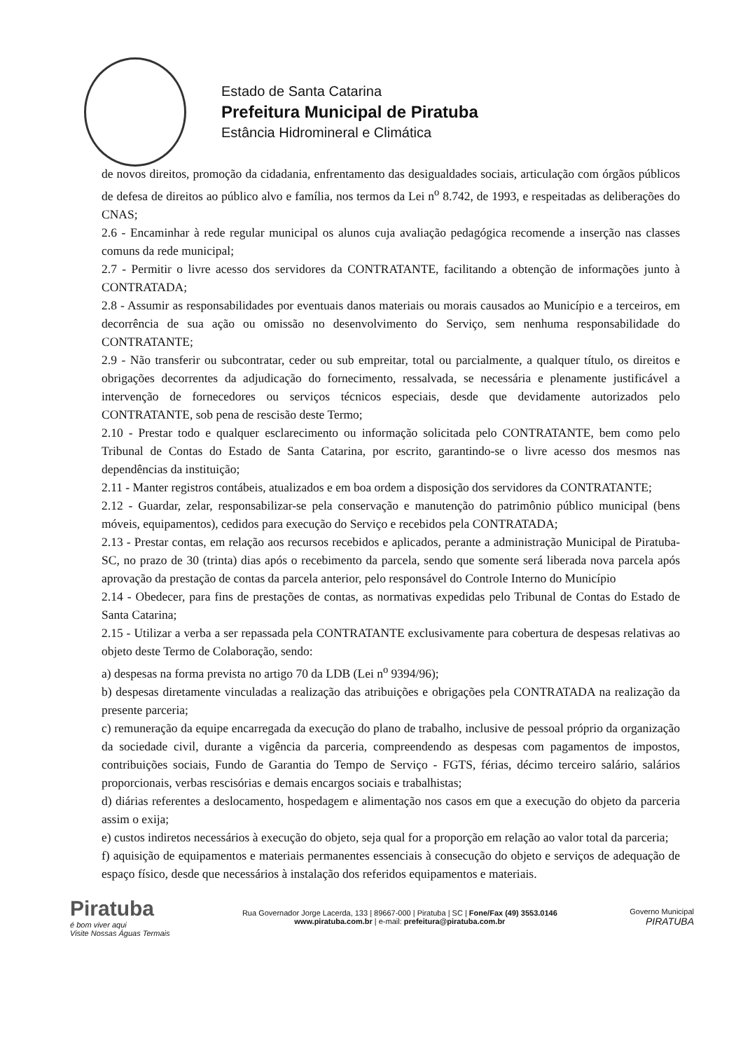Estado de Santa Catarina
Prefeitura Municipal de Piratuba
Estância Hidromineral e Climática
de novos direitos, promoção da cidadania, enfrentamento das desigualdades sociais, articulação com órgãos públicos de defesa de direitos ao público alvo e família, nos termos da Lei n<sup>o</sup> 8.742, de 1993, e respeitadas as deliberações do CNAS;
2.6 - Encaminhar à rede regular municipal os alunos cuja avaliação pedagógica recomende a inserção nas classes comuns da rede municipal;
2.7 - Permitir o livre acesso dos servidores da CONTRATANTE, facilitando a obtenção de informações junto à CONTRATADA;
2.8 - Assumir as responsabilidades por eventuais danos materiais ou morais causados ao Município e a terceiros, em decorrência de sua ação ou omissão no desenvolvimento do Serviço, sem nenhuma responsabilidade do CONTRATANTE;
2.9 - Não transferir ou subcontratar, ceder ou sub empreitar, total ou parcialmente, a qualquer título, os direitos e obrigações decorrentes da adjudicação do fornecimento, ressalvada, se necessária e plenamente justificável a intervenção de fornecedores ou serviços técnicos especiais, desde que devidamente autorizados pelo CONTRATANTE, sob pena de rescisão deste Termo;
2.10 - Prestar todo e qualquer esclarecimento ou informação solicitada pelo CONTRATANTE, bem como pelo Tribunal de Contas do Estado de Santa Catarina, por escrito, garantindo-se o livre acesso dos mesmos nas dependências da instituição;
2.11 - Manter registros contábeis, atualizados e em boa ordem a disposição dos servidores da CONTRATANTE;
2.12 - Guardar, zelar, responsabilizar-se pela conservação e manutenção do patrimônio público municipal (bens móveis, equipamentos), cedidos para execução do Serviço e recebidos pela CONTRATADA;
2.13 - Prestar contas, em relação aos recursos recebidos e aplicados, perante a administração Municipal de Piratuba- SC, no prazo de 30 (trinta) dias após o recebimento da parcela, sendo que somente será liberada nova parcela após aprovação da prestação de contas da parcela anterior, pelo responsável do Controle Interno do Município
2.14 - Obedecer, para fins de prestações de contas, as normativas expedidas pelo Tribunal de Contas do Estado de Santa Catarina;
2.15 - Utilizar a verba a ser repassada pela CONTRATANTE exclusivamente para cobertura de despesas relativas ao objeto deste Termo de Colaboração, sendo:
a) despesas na forma prevista no artigo 70 da LDB (Lei n<sup>o</sup> 9394/96);
b) despesas diretamente vinculadas a realização das atribuições e obrigações pela CONTRATADA na realização da presente parceria;
c) remuneração da equipe encarregada da execução do plano de trabalho, inclusive de pessoal próprio da organização da sociedade civil, durante a vigência da parceria, compreendendo as despesas com pagamentos de impostos, contribuições sociais, Fundo de Garantia do Tempo de Serviço - FGTS, férias, décimo terceiro salário, salários proporcionais, verbas rescisórias e demais encargos sociais e trabalhistas;
d) diárias referentes a deslocamento, hospedagem e alimentação nos casos em que a execução do objeto da parceria assim o exija;
e) custos indiretos necessários à execução do objeto, seja qual for a proporção em relação ao valor total da parceria;
f) aquisição de equipamentos e materiais permanentes essenciais à consecução do objeto e serviços de adequação de espaço físico, desde que necessários à instalação dos referidos equipamentos e materiais.
Piratuba
é bom viver aqui
Visite Nossas Águas Termais
Rua Governador Jorge Lacerda, 133 | 89667-000 | Piratuba | SC | Fone/Fax (49) 3553.0146
www.piratuba.com.br | e-mail: prefeitura@piratuba.com.br
Governo Municipal
PIRATUBA